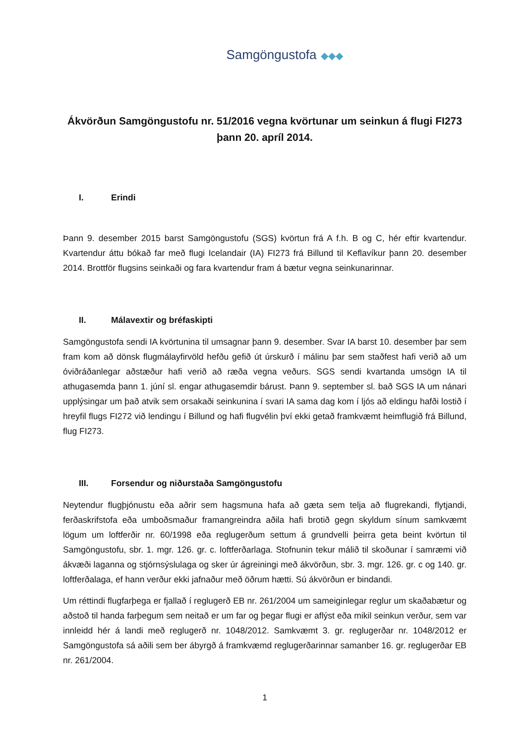Samgöngustofa ◆◆◆
Ákvörðun Samgöngustofu nr. 51/2016 vegna kvörtunar um seinkun á flugi FI273 þann 20. apríl 2014.
I. Erindi
Þann 9. desember 2015 barst Samgöngustofu (SGS) kvörtun frá A f.h. B og C, hér eftir kvartendur. Kvartendur áttu bókað far með flugi Icelandair (IA) FI273 frá Billund til Keflavíkur þann 20. desember 2014. Brottför flugsins seinkaði og fara kvartendur fram á bætur vegna seinkunarinnar.
II. Málavextir og bréfaskipti
Samgöngustofa sendi IA kvörtunina til umsagnar þann 9. desember. Svar IA barst 10. desember þar sem fram kom að dönsk flugmálayfirvöld hefðu gefið út úrskurð í málinu þar sem staðfest hafi verið að um óviðráðanlegar aðstæður hafi verið að ræða vegna veðurs. SGS sendi kvartanda umsögn IA til athugasemda þann 1. júní sl. engar athugasemdir bárust. Þann 9. september sl. bað SGS IA um nánari upplýsingar um það atvik sem orsakaði seinkunina í svari IA sama dag kom í ljós að eldingu hafði lostið í hreyfil flugs FI272 við lendingu í Billund og hafi flugvélin því ekki getað framkvæmt heimflugið frá Billund, flug FI273.
III. Forsendur og niðurstaða Samgöngustofu
Neytendur flugþjónustu eða aðrir sem hagsmuna hafa að gæta sem telja að flugrekandi, flytjandi, ferðaskrifstofa eða umboðsmaður framangreindra aðila hafi brotið gegn skyldum sínum samkvæmt lögum um loftferðir nr. 60/1998 eða reglugerðum settum á grundvelli þeirra geta beint kvörtun til Samgöngustofu, sbr. 1. mgr. 126. gr. c. loftferðarlaga. Stofnunin tekur málið til skoðunar í samræmi við ákvæði laganna og stjórnsýslulaga og sker úr ágreiningi með ákvörðun, sbr. 3. mgr. 126. gr. c og 140. gr. loftferðalaga, ef hann verður ekki jafnaður með öðrum hætti. Sú ákvörðun er bindandi.
Um réttindi flugfarþega er fjallað í reglugerð EB nr. 261/2004 um sameiginlegar reglur um skaðabætur og aðstoð til handa farþegum sem neitað er um far og þegar flugi er aflýst eða mikil seinkun verður, sem var innleidd hér á landi með reglugerð nr. 1048/2012. Samkvæmt 3. gr. reglugerðar nr. 1048/2012 er Samgöngustofa sá aðili sem ber ábyrgð á framkvæmd reglugerðarinnar samanber 16. gr. reglugerðar EB nr. 261/2004.
1